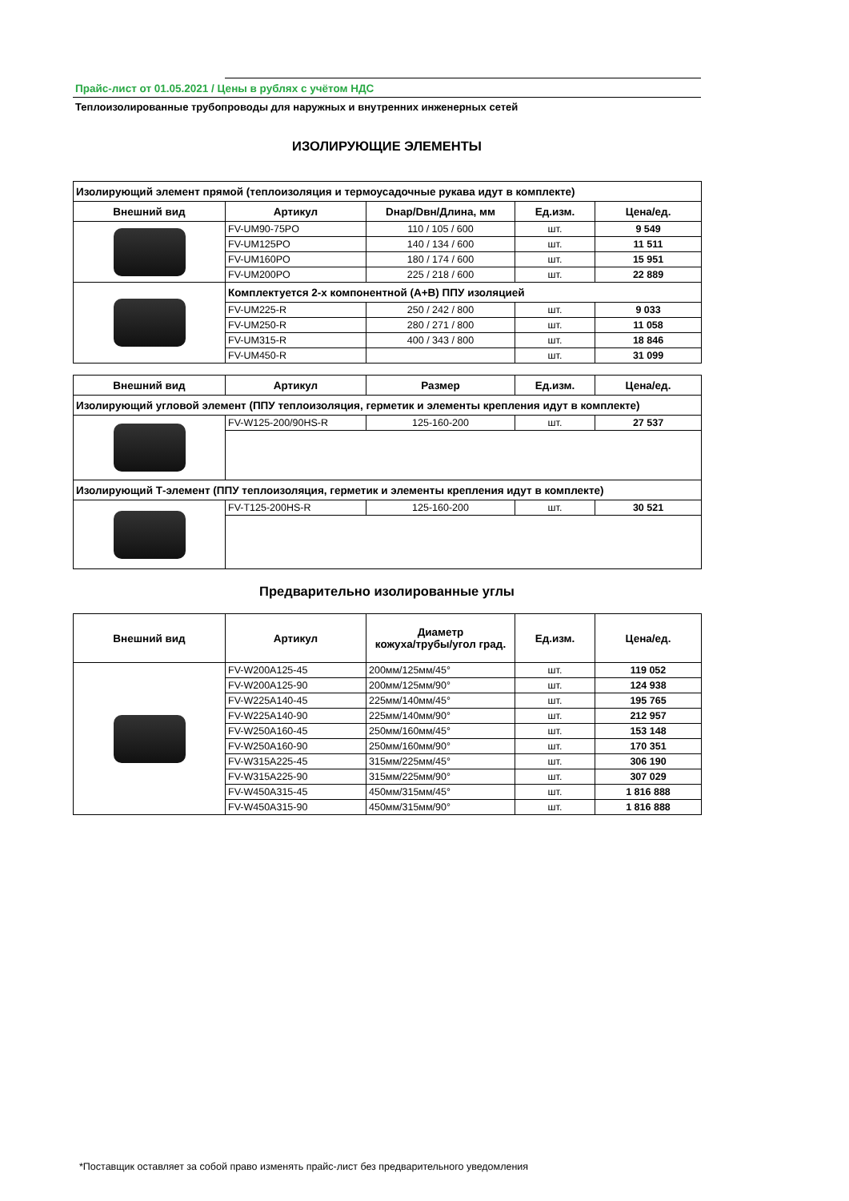Прайс-лист от 01.05.2021 / Цены в рублях с учётом НДС
Теплоизолированные трубопроводы для наружных и внутренних инженерных сетей
ИЗОЛИРУЮЩИЕ ЭЛЕМЕНТЫ
| Изолирующий элемент прямой (теплоизоляция и термоусадочные рукава идут в комплекте) | | | | |
| Внешний вид | Артикул | Dнар/Dвн/Длина, мм | Ед.изм. | Цена/ед. |
| | FV-UM90-75PO | 110 / 105 / 600 | шт. | 9 549 |
| | FV-UM125PO | 140 / 134 / 600 | шт. | 11 511 |
| | FV-UM160PO | 180 / 174 / 600 | шт. | 15 951 |
| | FV-UM200PO | 225 / 218 / 600 | шт. | 22 889 |
| | Комплектуется 2-х компонентной (А+В) ППУ изоляцией | | | |
| | FV-UM225-R | 250 / 242 / 800 | шт. | 9 033 |
| | FV-UM250-R | 280 / 271 / 800 | шт. | 11 058 |
| | FV-UM315-R | 400 / 343 / 800 | шт. | 18 846 |
| | FV-UM450-R | | шт. | 31 099 |
| Внешний вид | Артикул | Размер | Ед.изм. | Цена/ед. |
| --- | --- | --- | --- | --- |
| Изолирующий угловой элемент (ППУ теплоизоляция, герметик и элементы крепления идут в комплекте) | | | | |
| | FV-W125-200/90HS-R | 125-160-200 | шт. | 27 537 |
| Изолирующий Т-элемент (ППУ теплоизоляция, герметик и элементы крепления идут в комплекте) | | | | |
| | FV-T125-200HS-R | 125-160-200 | шт. | 30 521 |
Предварительно изолированные углы
| Внешний вид | Артикул | Диаметр кожуха/трубы/угол град. | Ед.изм. | Цена/ед. |
| --- | --- | --- | --- | --- |
| | FV-W200A125-45 | 200мм/125мм/45° | шт. | 119 052 |
| | FV-W200A125-90 | 200мм/125мм/90° | шт. | 124 938 |
| | FV-W225A140-45 | 225мм/140мм/45° | шт. | 195 765 |
| | FV-W225A140-90 | 225мм/140мм/90° | шт. | 212 957 |
| | FV-W250A160-45 | 250мм/160мм/45° | шт. | 153 148 |
| | FV-W250A160-90 | 250мм/160мм/90° | шт. | 170 351 |
| | FV-W315A225-45 | 315мм/225мм/45° | шт. | 306 190 |
| | FV-W315A225-90 | 315мм/225мм/90° | шт. | 307 029 |
| | FV-W450A315-45 | 450мм/315мм/45° | шт. | 1 816 888 |
| | FV-W450A315-90 | 450мм/315мм/90° | шт. | 1 816 888 |
*Поставщик оставляет за собой право изменять прайс-лист без предварительного уведомления